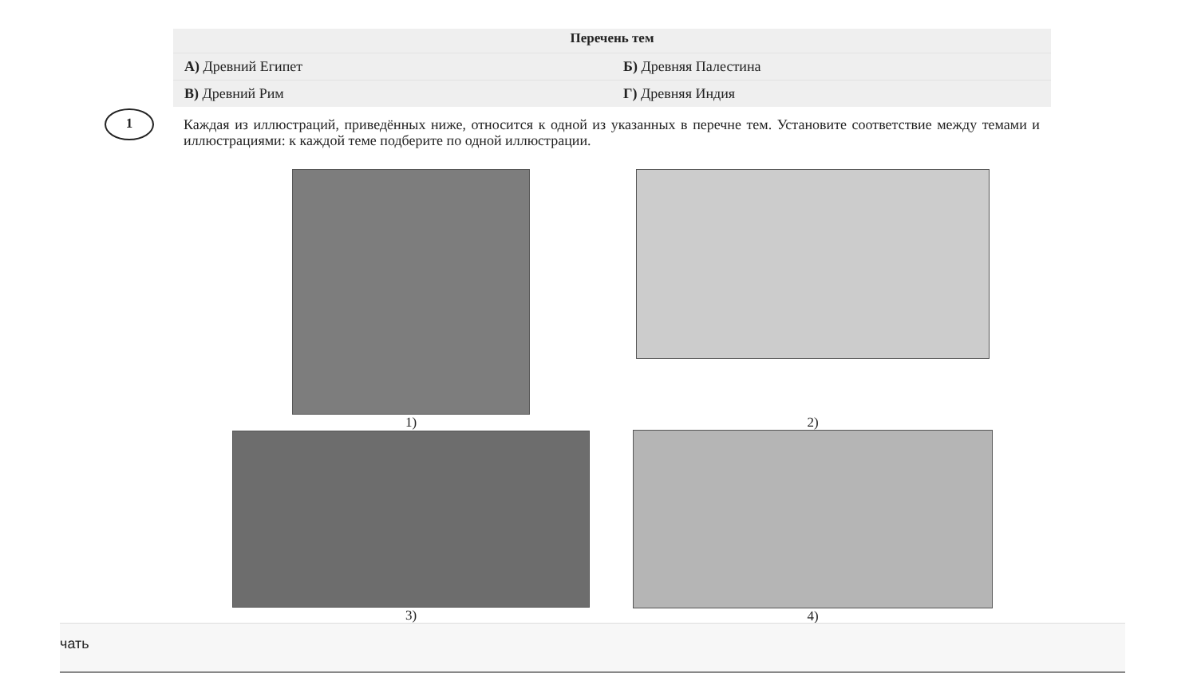| Перечень тем | |
| --- | --- |
| А) Древний Египет | Б) Древняя Палестина |
| В) Древний Рим | Г) Древняя Индия |
1
Каждая из иллюстраций, приведённых ниже, относится к одной из указанных в перечне тем. Установите соответствие между темами и иллюстрациями: к каждой теме подберите по одной иллюстрации.
1) 2)
3) 4)
чать